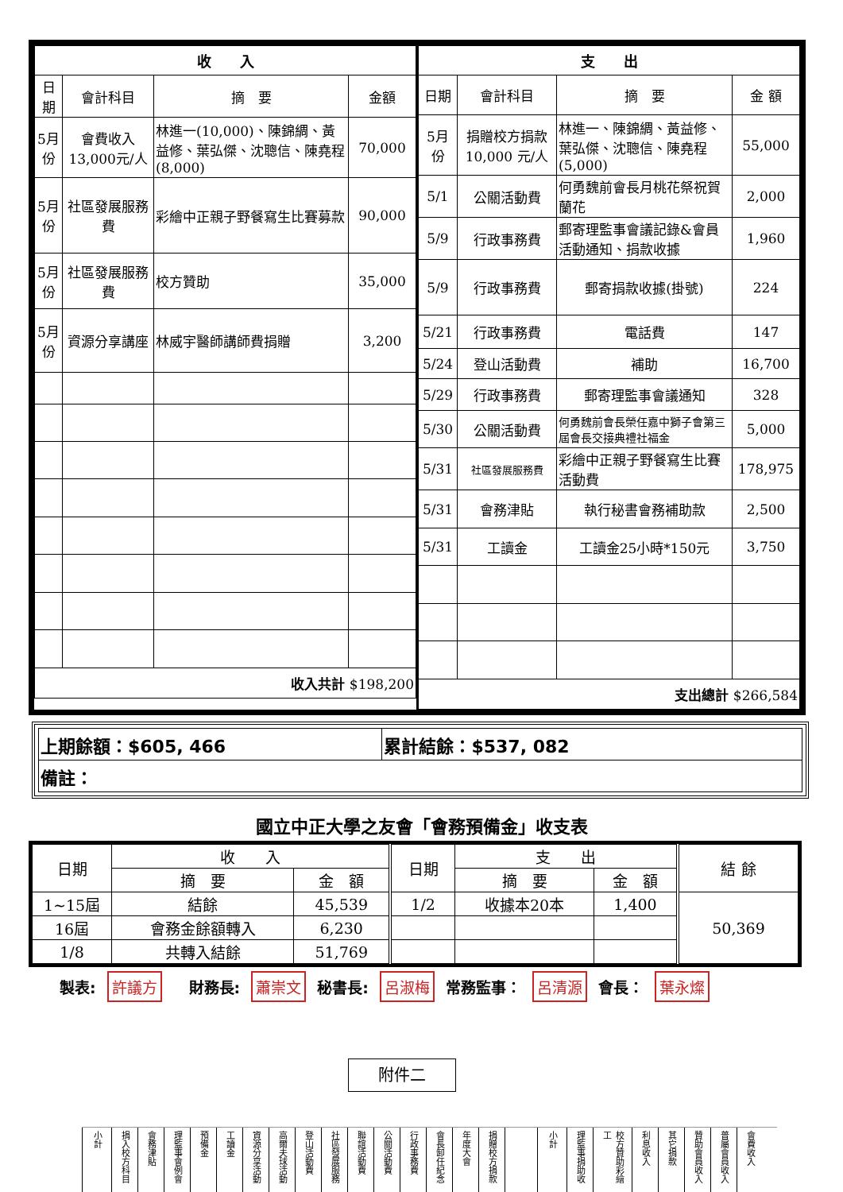| / 收 入 / / / / / --- / --- / --- / --- / / 日期 / 會計科目 / 摘 要 / 金額 / / 5月份 / 會費收入13,000元/人 / 林進一(10,000)、陳錦綢、黃益修、葉弘傑、沈聰信、陳堯程(8,000) / 70,000 / / 5月份 / 社區發展服務費 / 彩繪中正親子野餐寫生比賽募款 / 90,000 / / 5月份 / 社區發展服務費 / 校方贊助 / 35,000 / / 5月份 / 資源分享講座 / 林威宇醫師講師費捐贈 / 3,200 / / 收入共計 $198,200 / / / / | / 支 出 / / / / / --- / --- / --- / --- / / 日期 / 會計科目 / 摘 要 / 金 額 / / 5月份 / 捐贈校方捐款10,000 元/人 / 林進一、陳錦綢、黃益修、葉弘傑、沈聰信、陳堯程(5,000) / 55,000 / / 5/1 / 公關活動費 / 何勇魏前會長月桃花祭祝賀蘭花 / 2,000 / / 5/9 / 行政事務費 / 郵寄理監事會議記錄&會員活動通知、捐款收據 / 1,960 / / 5/9 / 行政事務費 / 郵寄捐款收據(掛號) / 224 / / 5/21 / 行政事務費 / 電話費 / 147 / / 5/24 / 登山活動費 / 補助 / 16,700 / / 5/29 / 行政事務費 / 郵寄理監事會議通知 / 328 / / 5/30 / 公關活動費 / 何勇魏前會長榮任嘉中獅子會第三屆會長交接典禮社福金 / 5,000 / / 5/31 / 社區發展服務費 / 彩繪中正親子野餐寫生比賽活動費 / 178,975 / / 5/31 / 會務津貼 / 執行秘書會務補助款 / 2,500 / / 5/31 / 工讀金 / 工讀金25小時*150元 / 3,750 / / 支出總計 $266,584 / / / / |
| 上期餘額：$605, 466 | 累計結餘：$537, 082 |
| 備註： | |
國立中正大學之友會「會務預備金」收支表
| 日期 | 收 入 | | 日期 | 支 出 | | 結 餘 |
| | 摘 要 | 金 額 | | 摘 要 | 金 額 | |
| 1~15屆 | 結餘 | 45,539 | 1/2 | 收據本20本 | 1,400 | 50,369 |
| 16屆 | 會務金餘額轉入 | 6,230 | | | | |
| 1/8 | 共轉入結餘 | 51,769 | | | | |
製表: 許議方 財務長: 蕭崇文 秘書長: 呂淑梅 常務監事： 呂清源 會長： 葉永燦
附件二
小計 捐入校方科目 會務津貼 理監事會例會 預備金 工讀金 資源分享活動 高爾夫球活動 登山活動費 社區發展服務 聯誼活動費 公關活動費 行政事務費 會長卸任紀念 年度大會 捐贈校方捐款 小計 理監事捐助收 校方贊助彩繪工 利息收入 其它捐款 贊助會員收入 普屬會員收入 會費收入